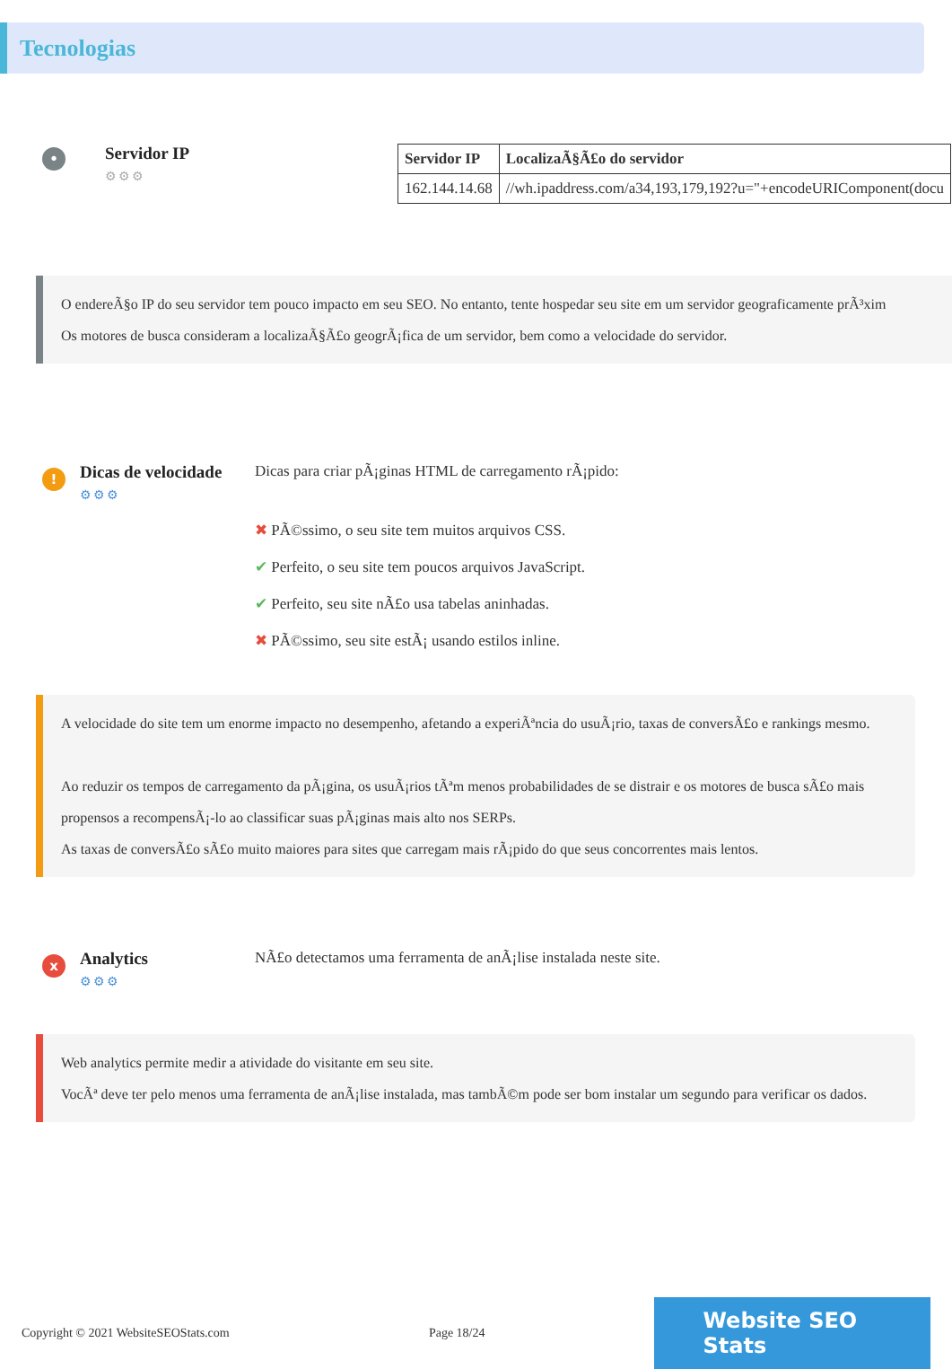Tecnologias
•
Servidor IP
⚙⚙⚙
| Servidor IP | LocalizaÃ§Ã£o do servidor |
| --- | --- |
| 162.144.14.68 | //wh.ipaddress.com/a34,193,179,192?u="+encodeURIComponent(docu |
O endereÃ§o IP do seu servidor tem pouco impacto em seu SEO. No entanto, tente hospedar seu site em um servidor geograficamente prÃ³xim
Os motores de busca consideram a localizaÃ§Ã£o geogrÃ¡fica de um servidor, bem como a velocidade do servidor.
!
Dicas de velocidade
⚙⚙⚙
Dicas para criar pÃ¡ginas HTML de carregamento rÃ¡pido:
✖ PÃ©ssimo, o seu site tem muitos arquivos CSS.
✔ Perfeito, o seu site tem poucos arquivos JavaScript.
✔ Perfeito, seu site nÃ£o usa tabelas aninhadas.
✖ PÃ©ssimo, seu site estÃ¡ usando estilos inline.
A velocidade do site tem um enorme impacto no desempenho, afetando a experiÃªncia do usuÃ¡rio, taxas de conversÃ£o e rankings mesmo.
Ao reduzir os tempos de carregamento da pÃ¡gina, os usuÃ¡rios tÃªm menos probabilidades de se distrair e os motores de busca sÃ£o mais propensos a recompensÃ¡-lo ao classificar suas pÃ¡ginas mais alto nos SERPs.
As taxas de conversÃ£o sÃ£o muito maiores para sites que carregam mais rÃ¡pido do que seus concorrentes mais lentos.
x
Analytics
⚙⚙⚙
NÃ£o detectamos uma ferramenta de anÃ¡lise instalada neste site.
Web analytics permite medir a atividade do visitante em seu site.
VocÃª deve ter pelo menos uma ferramenta de anÃ¡lise instalada, mas tambÃ©m pode ser bom instalar um segundo para verificar os dados.
Copyright © 2021 WebsiteSEOStats.com Page 18/24 Website SEO Stats